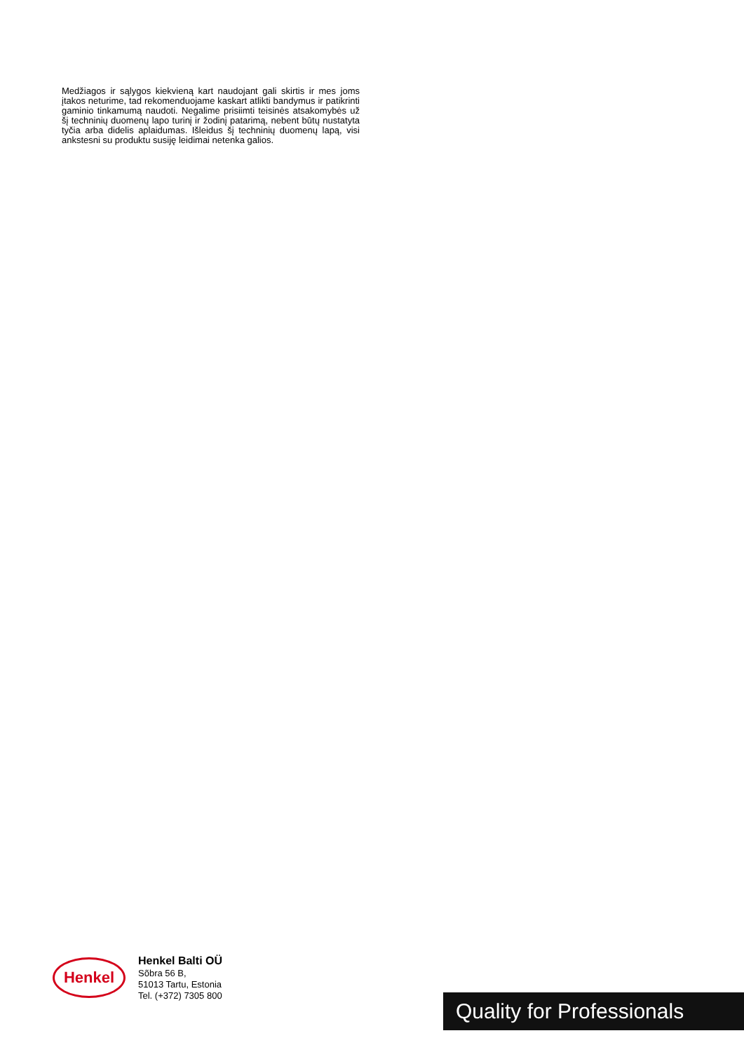Medžiagos ir sąlygos kiekvieną kart naudojant gali skirtis ir mes joms įtakos neturime, tad rekomenduojame kaskart atlikti bandymus ir patikrinti gaminio tinkamumą naudoti. Negalime prisiimti teisinės atsakomybės už šį techninių duomenų lapo turinį ir žodinį patarimą, nebent būtų nustatyta tyčia arba didelis aplaidumas. Išleidus šį techninių duomenų lapą, visi ankstesni su produktu susiję leidimai netenka galios.
Henkel
Henkel Balti OÜ
Sõbra 56 B,
51013 Tartu, Estonia
Tel. (+372) 7305 800
Quality for Professionals